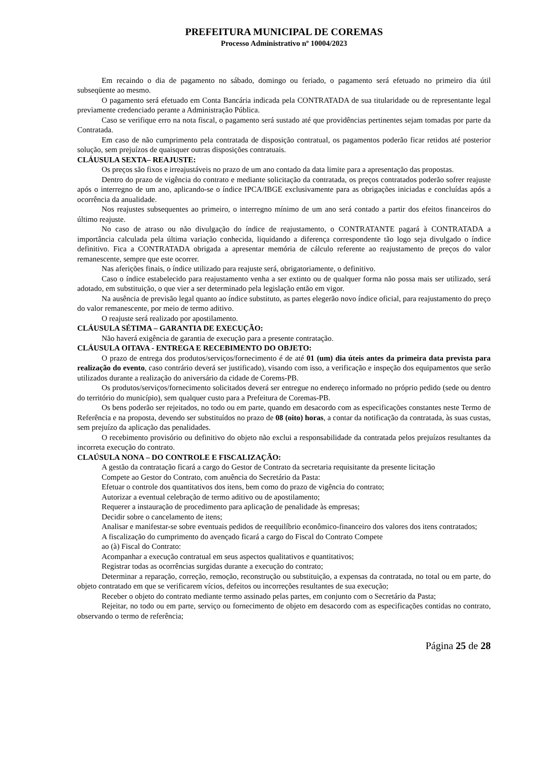PREFEITURA MUNICIPAL DE COREMAS
Processo Administrativo nº 10004/2023
Em recaindo o dia de pagamento no sábado, domingo ou feriado, o pagamento será efetuado no primeiro dia útil subseqüente ao mesmo.
O pagamento será efetuado em Conta Bancária indicada pela CONTRATADA de sua titularidade ou de representante legal previamente credenciado perante a Administração Pública.
Caso se verifique erro na nota fiscal, o pagamento será sustado até que providências pertinentes sejam tomadas por parte da Contratada.
Em caso de não cumprimento pela contratada de disposição contratual, os pagamentos poderão ficar retidos até posterior solução, sem prejuízos de quaisquer outras disposições contratuais.
CLÁUSULA SEXTA– REAJUSTE:
Os preços são fixos e irreajustáveis no prazo de um ano contado da data limite para a apresentação das propostas.
Dentro do prazo de vigência do contrato e mediante solicitação da contratada, os preços contratados poderão sofrer reajuste após o interregno de um ano, aplicando-se o índice IPCA/IBGE exclusivamente para as obrigações iniciadas e concluídas após a ocorrência da anualidade.
Nos reajustes subsequentes ao primeiro, o interregno mínimo de um ano será contado a partir dos efeitos financeiros do último reajuste.
No caso de atraso ou não divulgação do índice de reajustamento, o CONTRATANTE pagará à CONTRATADA a importância calculada pela última variação conhecida, liquidando a diferença correspondente tão logo seja divulgado o índice definitivo. Fica a CONTRATADA obrigada a apresentar memória de cálculo referente ao reajustamento de preços do valor remanescente, sempre que este ocorrer.
Nas aferições finais, o índice utilizado para reajuste será, obrigatoriamente, o definitivo.
Caso o índice estabelecido para reajustamento venha a ser extinto ou de qualquer forma não possa mais ser utilizado, será adotado, em substituição, o que vier a ser determinado pela legislação então em vigor.
Na ausência de previsão legal quanto ao índice substituto, as partes elegerão novo índice oficial, para reajustamento do preço do valor remanescente, por meio de termo aditivo.
O reajuste será realizado por apostilamento.
CLÁUSULA SÉTIMA – GARANTIA DE EXECUÇÃO:
Não haverá exigência de garantia de execução para a presente contratação.
CLÁUSULA OITAVA - ENTREGA E RECEBIMENTO DO OBJETO:
O prazo de entrega dos produtos/serviços/fornecimento é de até 01 (um) dia úteis antes da primeira data prevista para realização do evento, caso contrário deverá ser justificado), visando com isso, a verificação e inspeção dos equipamentos que serão utilizados durante a realização do aniversário da cidade de Corems-PB.
Os produtos/serviços/fornecimento solicitados deverá ser entregue no endereço informado no próprio pedido (sede ou dentro do território do município), sem qualquer custo para a Prefeitura de Coremas-PB.
Os bens poderão ser rejeitados, no todo ou em parte, quando em desacordo com as especificações constantes neste Termo de Referência e na proposta, devendo ser substituídos no prazo de 08 (oito) horas, a contar da notificação da contratada, às suas custas, sem prejuízo da aplicação das penalidades.
O recebimento provisório ou definitivo do objeto não exclui a responsabilidade da contratada pelos prejuízos resultantes da incorreta execução do contrato.
CLAÚSULA NONA – DO CONTROLE E FISCALIZAÇÃO:
A gestão da contratação ficará a cargo do Gestor de Contrato da secretaria requisitante da presente licitação
Compete ao Gestor do Contrato, com anuência do Secretário da Pasta:
Efetuar o controle dos quantitativos dos itens, bem como do prazo de vigência do contrato;
Autorizar a eventual celebração de termo aditivo ou de apostilamento;
Requerer a instauração de procedimento para aplicação de penalidade às empresas;
Decidir sobre o cancelamento de itens;
Analisar e manifestar-se sobre eventuais pedidos de reequilíbrio econômico-financeiro dos valores dos itens contratados;
A fiscalização do cumprimento do avençado ficará a cargo do Fiscal do Contrato Compete
ao (à) Fiscal do Contrato:
Acompanhar a execução contratual em seus aspectos qualitativos e quantitativos;
Registrar todas as ocorrências surgidas durante a execução do contrato;
Determinar a reparação, correção, remoção, reconstrução ou substituição, a expensas da contratada, no total ou em parte, do objeto contratado em que se verificarem vícios, defeitos ou incorreções resultantes de sua execução;
Receber o objeto do contrato mediante termo assinado pelas partes, em conjunto com o Secretário da Pasta;
Rejeitar, no todo ou em parte, serviço ou fornecimento de objeto em desacordo com as especificações contidas no contrato, observando o termo de referência;
Página 25 de 28